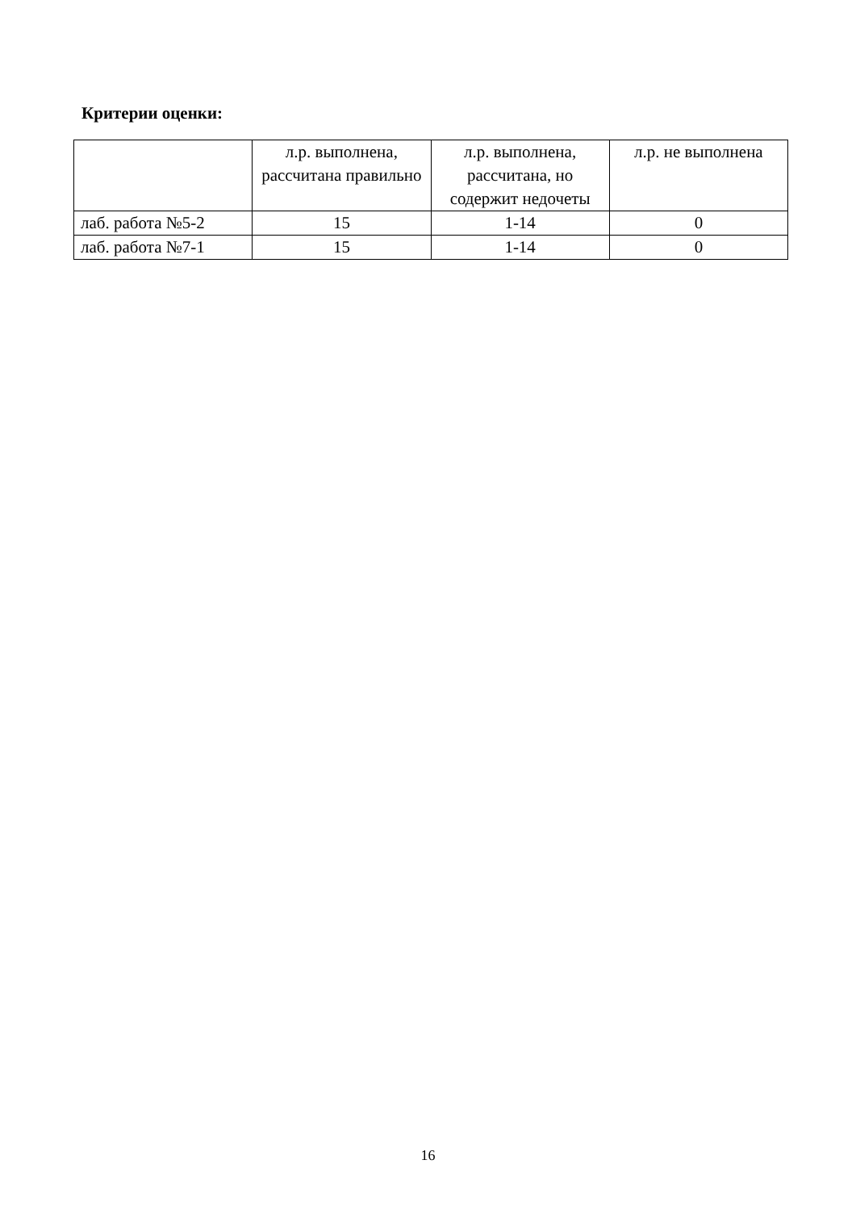Критерии оценки:
| | л.р. выполнена, рассчитана правильно | л.р. выполнена, рассчитана, но содержит недочеты | л.р. не выполнена |
| --- | --- | --- | --- |
| лаб. работа №5-2 | 15 | 1-14 | 0 |
| лаб. работа №7-1 | 15 | 1-14 | 0 |
16